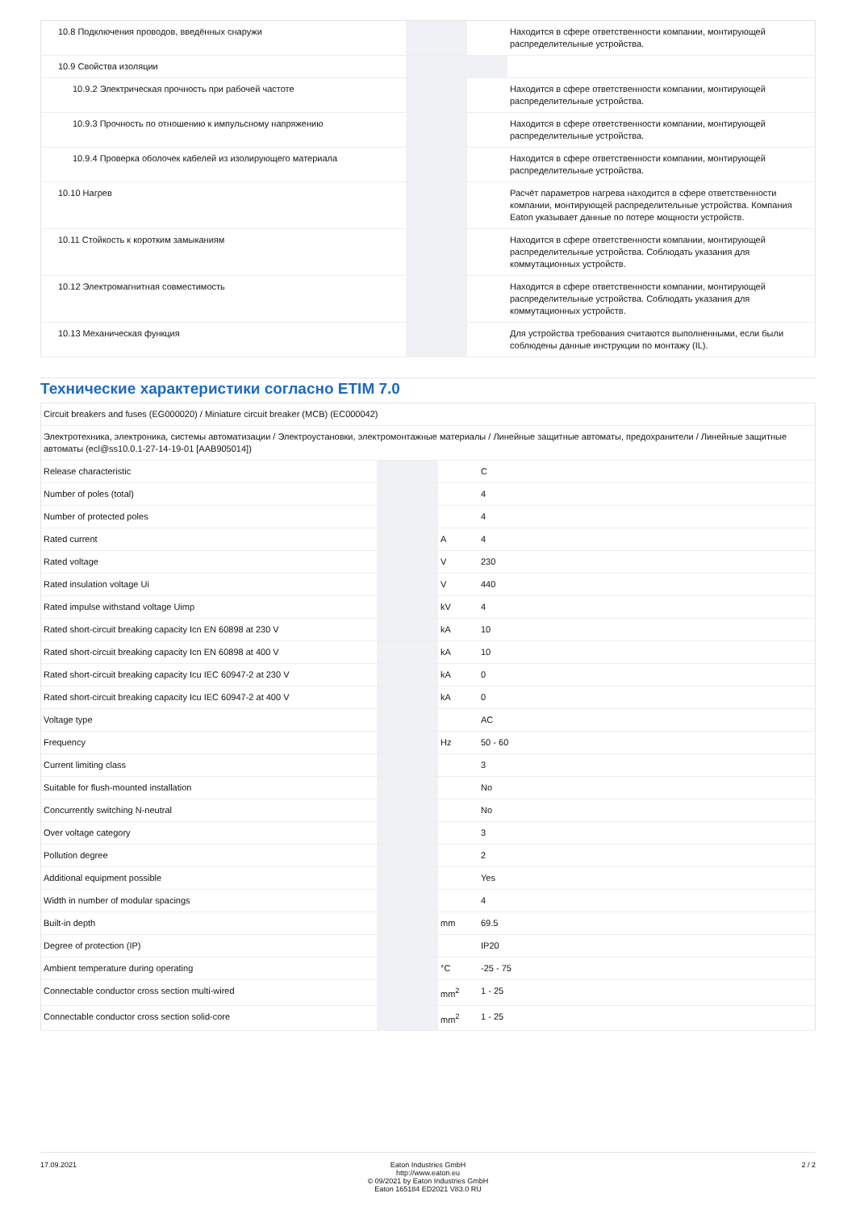| 10.8 Подключения проводов, введённых снаружи | | | Находится в сфере ответственности компании, монтирующей распределительные устройства. |
| 10.9 Свойства изоляции | | | |
| 10.9.2 Электрическая прочность при рабочей частоте | | | Находится в сфере ответственности компании, монтирующей распределительные устройства. |
| 10.9.3 Прочность по отношению к импульсному напряжению | | | Находится в сфере ответственности компании, монтирующей распределительные устройства. |
| 10.9.4 Проверка оболочек кабелей из изолирующего материала | | | Находится в сфере ответственности компании, монтирующей распределительные устройства. |
| 10.10 Нагрев | | | Расчёт параметров нагрева находится в сфере ответственности компании, монтирующей распределительные устройства. Компания Eaton указывает данные по потере мощности устройств. |
| 10.11 Стойкость к коротким замыканиям | | | Находится в сфере ответственности компании, монтирующей распределительные устройства. Соблюдать указания для коммутационных устройств. |
| 10.12 Электромагнитная совместимость | | | Находится в сфере ответственности компании, монтирующей распределительные устройства. Соблюдать указания для коммутационных устройств. |
| 10.13 Механическая функция | | | Для устройства требования считаются выполненными, если были соблюдены данные инструкции по монтажу (IL). |
Технические характеристики согласно ETIM 7.0
| Circuit breakers and fuses (EG000020) / Miniature circuit breaker (MCB) (EC000042) | | | |
| Электротехника, электроника, системы автоматизации / Электроустановки, электромонтажные материалы / Линейные защитные автоматы, предохранители / Линейные защитные автоматы (ecl@ss10.0.1-27-14-19-01 [AAB905014]) | | | |
| Release characteristic | | | C |
| Number of poles (total) | | | 4 |
| Number of protected poles | | | 4 |
| Rated current | | A | 4 |
| Rated voltage | | V | 230 |
| Rated insulation voltage Ui | | V | 440 |
| Rated impulse withstand voltage Uimp | | kV | 4 |
| Rated short-circuit breaking capacity Icn EN 60898 at 230 V | | kA | 10 |
| Rated short-circuit breaking capacity Icn EN 60898 at 400 V | | kA | 10 |
| Rated short-circuit breaking capacity Icu IEC 60947-2 at 230 V | | kA | 0 |
| Rated short-circuit breaking capacity Icu IEC 60947-2 at 400 V | | kA | 0 |
| Voltage type | | | AC |
| Frequency | | Hz | 50 - 60 |
| Current limiting class | | | 3 |
| Suitable for flush-mounted installation | | | No |
| Concurrently switching N-neutral | | | No |
| Over voltage category | | | 3 |
| Pollution degree | | | 2 |
| Additional equipment possible | | | Yes |
| Width in number of modular spacings | | | 4 |
| Built-in depth | | mm | 69.5 |
| Degree of protection (IP) | | | IP20 |
| Ambient temperature during operating | | °C | -25 - 75 |
| Connectable conductor cross section multi-wired | | mm<sup>2</sup> | 1 - 25 |
| Connectable conductor cross section solid-core | | mm<sup>2</sup> | 1 - 25 |
17.09.2021 Eaton Industries GmbH
http://www.eaton.eu
© 09/2021 by Eaton Industries GmbH
Eaton 165184 ED2021 V83.0 RU
2 / 2